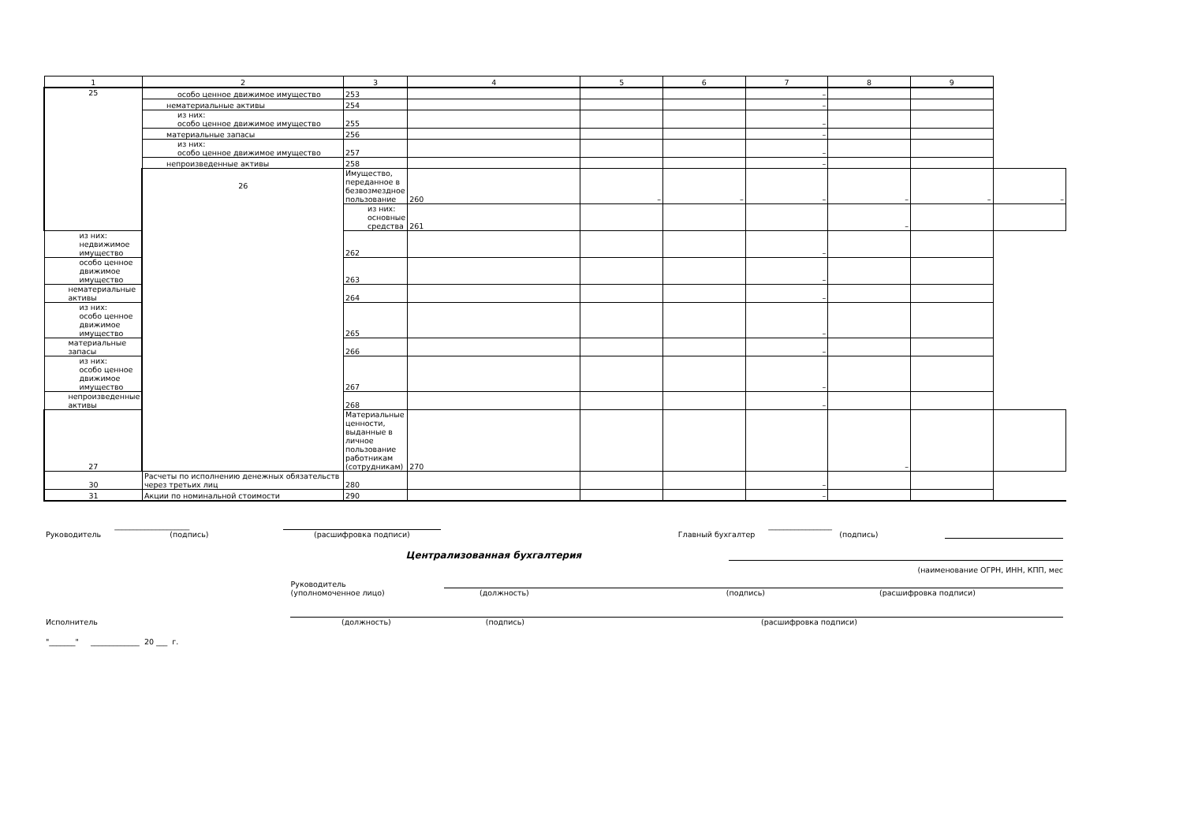| 1 | 2 | 3 | 4 | 5 | 6 | 7 | 8 | 9 | |
| --- | --- | --- | --- | --- | --- | --- | --- | --- | --- |
| 25 | особо ценное движимое имущество | 253 | | | | – | | | |
| | нематериальные активы | 254 | | | | – | | | |
| | из них: особо ценное движимое имущество | 255 | | | | – | | | |
| | материальные запасы | 256 | | | | – | | | |
| | из них: особо ценное движимое имущество | 257 | | | | – | | | |
| | непроизведенные активы | 258 | | | | – | | | |
| | 26 | Имущество, переданное в безвозмездное пользование | 260 | – | – | – | – | – | – |
| | | из них: основные средства | 261 | | | | – | | |
| из них: недвижимое имущество | | 262 | | | | – | | | |
| особо ценное движимое имущество | | 263 | | | | – | | | |
| нематериальные активы | | 264 | | | | – | | | |
| из них: особо ценное движимое имущество | | 265 | | | | – | | | |
| материальные запасы | | 266 | | | | – | | | |
| из них: особо ценное движимое имущество | | 267 | | | | – | | | |
| непроизведенные активы | | 268 | | | | – | | | |
| 27 | | Материальные ценности, выданные в личное пользование работникам (сотрудникам) | 270 | | | | – | | |
| 30 | Расчеты по исполнению денежных обязательств через третьих лиц | 280 | | | | – | | | |
| 31 | Акции по номинальной стоимости | 290 | | | | – | | | |
Руководитель ____________________
(подпись)
(расшифровка подписи) Главный бухгалтер _________________
(подпись)
Централизованная бухгалтерия
(наименование ОГРН, ИНН, КПП, мес
Руководитель
(уполномоченное лицо)
(должность) (подпись) (расшифровка подписи)
Исполнитель
(должность) (подпись) (расшифровка подписи)
"_______" _____________ 20 ___ г.